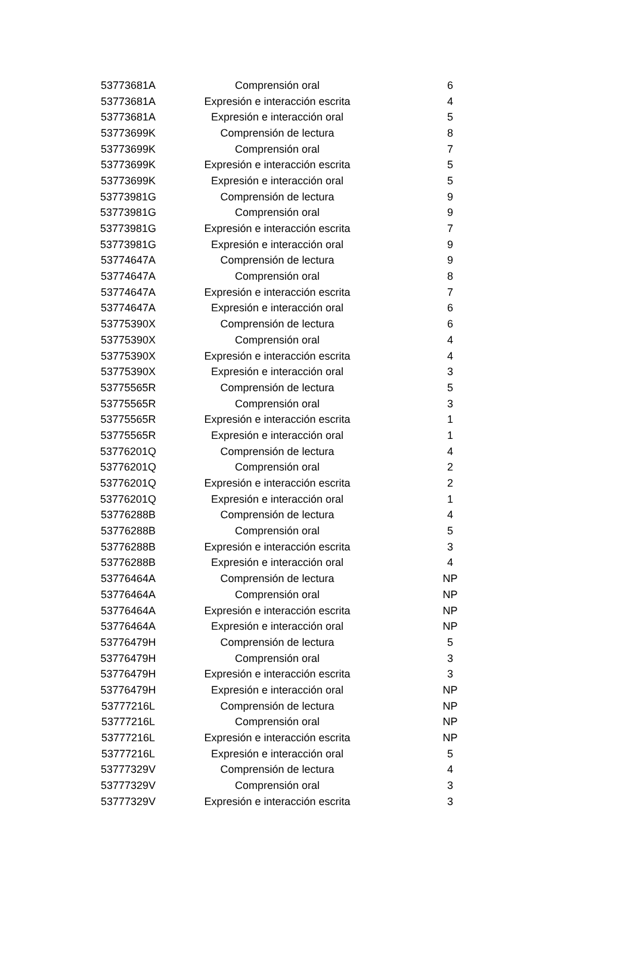| 53773681A | Comprensión oral | 6 |
| 53773681A | Expresión e interacción escrita | 4 |
| 53773681A | Expresión e interacción oral | 5 |
| 53773699K | Comprensión de lectura | 8 |
| 53773699K | Comprensión oral | 7 |
| 53773699K | Expresión e interacción escrita | 5 |
| 53773699K | Expresión e interacción oral | 5 |
| 53773981G | Comprensión de lectura | 9 |
| 53773981G | Comprensión oral | 9 |
| 53773981G | Expresión e interacción escrita | 7 |
| 53773981G | Expresión e interacción oral | 9 |
| 53774647A | Comprensión de lectura | 9 |
| 53774647A | Comprensión oral | 8 |
| 53774647A | Expresión e interacción escrita | 7 |
| 53774647A | Expresión e interacción oral | 6 |
| 53775390X | Comprensión de lectura | 6 |
| 53775390X | Comprensión oral | 4 |
| 53775390X | Expresión e interacción escrita | 4 |
| 53775390X | Expresión e interacción oral | 3 |
| 53775565R | Comprensión de lectura | 5 |
| 53775565R | Comprensión oral | 3 |
| 53775565R | Expresión e interacción escrita | 1 |
| 53775565R | Expresión e interacción oral | 1 |
| 53776201Q | Comprensión de lectura | 4 |
| 53776201Q | Comprensión oral | 2 |
| 53776201Q | Expresión e interacción escrita | 2 |
| 53776201Q | Expresión e interacción oral | 1 |
| 53776288B | Comprensión de lectura | 4 |
| 53776288B | Comprensión oral | 5 |
| 53776288B | Expresión e interacción escrita | 3 |
| 53776288B | Expresión e interacción oral | 4 |
| 53776464A | Comprensión de lectura | NP |
| 53776464A | Comprensión oral | NP |
| 53776464A | Expresión e interacción escrita | NP |
| 53776464A | Expresión e interacción oral | NP |
| 53776479H | Comprensión de lectura | 5 |
| 53776479H | Comprensión oral | 3 |
| 53776479H | Expresión e interacción escrita | 3 |
| 53776479H | Expresión e interacción oral | NP |
| 53777216L | Comprensión de lectura | NP |
| 53777216L | Comprensión oral | NP |
| 53777216L | Expresión e interacción escrita | NP |
| 53777216L | Expresión e interacción oral | 5 |
| 53777329V | Comprensión de lectura | 4 |
| 53777329V | Comprensión oral | 3 |
| 53777329V | Expresión e interacción escrita | 3 |